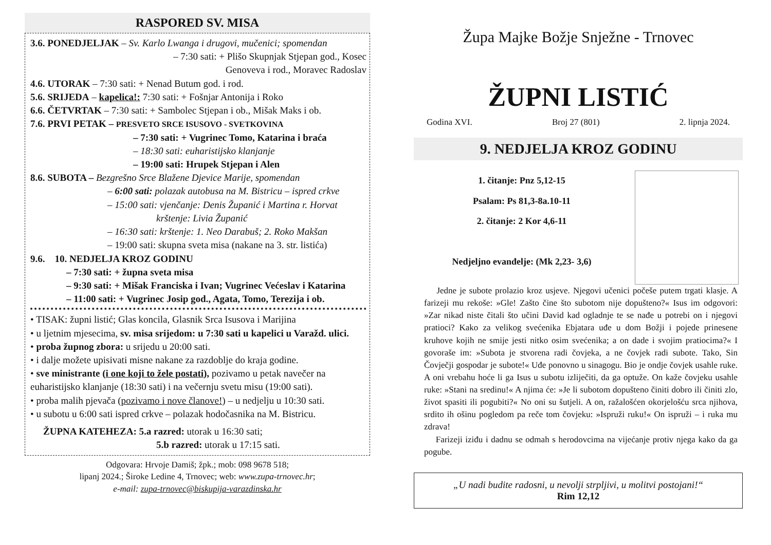RASPORED SV. MISA
3.6. PONEDJELJAK – Sv. Karlo Lwanga i drugovi, mučenici; spomendan
– 7:30 sati: + Plišo Skupnjak Stjepan god., Kosec
Genoveva i rod., Moravec Radoslav
4.6. UTORAK – 7:30 sati: + Nenad Butum god. i rod.
5.6. SRIJEDA – kapelica!: 7:30 sati: + Fošnjar Antonija i Roko
6.6. ČETVRTAK – 7:30 sati: + Sambolec Stjepan i ob., Mišak Maks i ob.
7.6. PRVI PETAK – PRESVETO SRCE ISUSOVO - SVETKOVINA
– 7:30 sati: + Vugrinec Tomo, Katarina i braća
– 18:30 sati: euharistijsko klanjanje
– 19:00 sati: Hrupek Stjepan i Alen
8.6. SUBOTA – Bezgrešno Srce Blažene Djevice Marije, spomendan
– 6:00 sati: polazak autobusa na M. Bistricu – ispred crkve
– 15:00 sati: vjenčanje: Denis Županić i Martina r. Horvat
krštenje: Livia Županić
– 16:30 sati: krštenje: 1. Neo Darabuš; 2. Roko Makšan
– 19:00 sati: skupna sveta misa (nakane na 3. str. listića)
9.6. 10. NEDJELJA KROZ GODINU
– 7:30 sati: + župna sveta misa
– 9:30 sati: + Mišak Franciska i Ivan; Vugrinec Većeslav i Katarina
– 11:00 sati: + Vugrinec Josip god., Agata, Tomo, Terezija i ob.
• TISAK: župni listić; Glas koncila, Glasnik Srca Isusova i Marijina
• u ljetnim mjesecima, sv. misa srijedom: u 7:30 sati u kapelici u Varažd. ulici.
• proba župnog zbora: u srijedu u 20:00 sati.
• i dalje možete upisivati misne nakane za razdoblje do kraja godine.
• sve ministrante (i one koji to žele postati), pozivamo u petak navečer na euharistijsko klanjanje (18:30 sati) i na večernju svetu misu (19:00 sati).
• proba malih pjevača (pozivamo i nove članove!) – u nedjelju u 10:30 sati.
• u subotu u 6:00 sati ispred crkve – polazak hodočasnika na M. Bistricu.
ŽUPNA KATEHEZA: 5.a razred: utorak u 16:30 sati;
5.b razred: utorak u 17:15 sati.
Odgovara: Hrvoje Damiš; žpk.; mob: 098 9678 518;
lipanj 2024.; Široke Ledine 4, Trnovec; web: www.zupa-trnovec.hr;
e-mail: zupa-trnovec@biskupija-varazdinska.hr
Župa Majke Božje Snježne - Trnovec
ŽUPNI LISTIĆ
Godina XVI. Broj 27 (801) 2. lipnja 2024.
9. NEDJELJA KROZ GODINU
1. čitanje: Pnz 5,12-15
Psalam: Ps 81,3-8a.10-11
2. čitanje: 2 Kor 4,6-11
Nedjeljno evanđelje: (Mk 2,23- 3,6)
Jedne je subote prolazio kroz usjeve. Njegovi učenici počeše putem trgati klasje. A farizeji mu rekoše: »Gle! Zašto čine što subotom nije dopušteno?« Isus im odgovori: »Zar nikad niste čitali što učini David kad ogladnje te se nađe u potrebi on i njegovi pratioci? Kako za velikog svećenika Ebjatara uđe u dom Božji i pojede prinesene kruhove kojih ne smije jesti nitko osim svećenika; a on dade i svojim pratiocima?« I govoraše im: »Subota je stvorena radi čovjeka, a ne čovjek radi subote. Tako, Sin Čovječji gospodar je subote!« Uđe ponovno u sinagogu. Bio je ondje čovjek usahle ruke. A oni vrebahu hoće li ga Isus u subotu izliječiti, da ga optuže. On kaže čovjeku usahle ruke: »Stani na sredinu!« A njima će: »Je li subotom dopušteno činiti dobro ili činiti zlo, život spasiti ili pogubiti?« No oni su šutjeli. A on, ražalošćen okorjelošću srca njihova, srdito ih ošinu pogledom pa reče tom čovjeku: »Ispruži ruku!« On ispruži – i ruka mu zdrava!
Farizeji iziđu i dadnu se odmah s herodovcima na vijećanje protiv njega kako da ga pogube.
„U nadi budite radosni, u nevolji strpljivi, u molitvi postojani!“
Rim 12,12